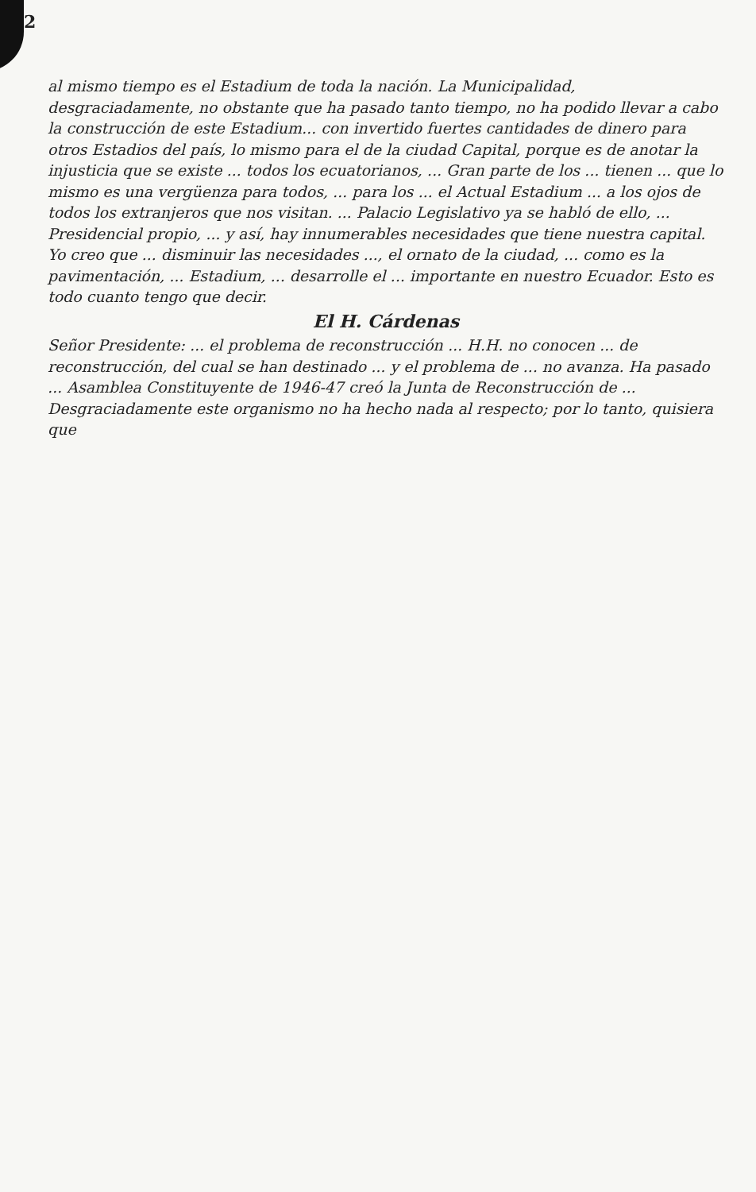2
al mismo tiempo es el Estadium de toda la nación. La Municipalidad, desgraciadamente, no obstante que ha pasado tanto tiempo, no ha podido llevar a cabo la construcción de este Estadium... con invertido fuertes cantidades de dinero para otros Estadios del país, lo mismo para el de la ciudad Capital, porque es de anotar la injusticia que se existe ... todos los ecuatorianos, ... Gran parte de los ... tienen ... que lo mismo es una vergüenza para todos, ... para los ... el Actual Estadium ... a los ojos de todos los extranjeros que nos visitan. ... Palacio Legislativo ya se habló de ello, ... Presidencial propio, ... y así, hay innumerables necesidades que tiene nuestra capital. Yo creo que ... disminuir las necesidades ..., el ornato de la ciudad, ... como es la pavimentación, ... Estadium, ... desarrolle el ... importante en nuestro Ecuador. Esto es todo cuanto tengo que decir.
El H. Cárdenas
Señor Presidente: ... el problema de reconstrucción ... H.H. no conocen ... de reconstrucción, del cual se han destinado ... y el problema de ... no avanza. Ha pasado ... Asamblea Constituyente de 1946-47 creó la Junta de Reconstrucción de ... Desgraciadamente este organismo no ha hecho nada al respecto; por lo tanto, quisiera que